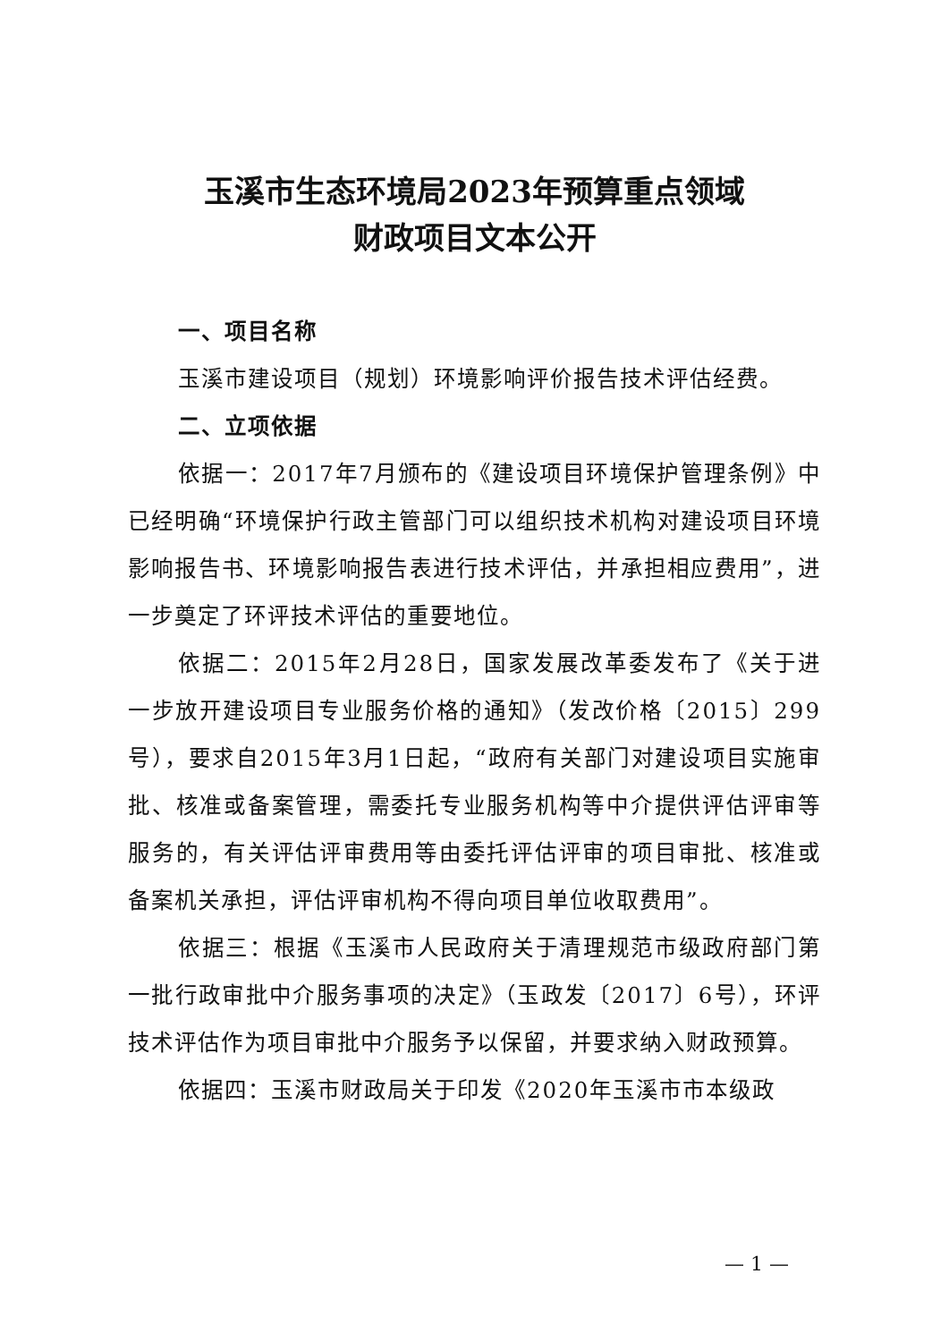玉溪市生态环境局2023年预算重点领域
财政项目文本公开
一、项目名称
玉溪市建设项目（规划）环境影响评价报告技术评估经费。
二、立项依据
依据一：2017年7月颁布的《建设项目环境保护管理条例》中已经明确“环境保护行政主管部门可以组织技术机构对建设项目环境影响报告书、环境影响报告表进行技术评估，并承担相应费用”，进一步奠定了环评技术评估的重要地位。
依据二：2015年2月28日，国家发展改革委发布了《关于进一步放开建设项目专业服务价格的通知》（发改价格〔2015〕299号），要求自2015年3月1日起，“政府有关部门对建设项目实施审批、核准或备案管理，需委托专业服务机构等中介提供评估评审等服务的，有关评估评审费用等由委托评估评审的项目审批、核准或备案机关承担，评估评审机构不得向项目单位收取费用”。
依据三：根据《玉溪市人民政府关于清理规范市级政府部门第一批行政审批中介服务事项的决定》（玉政发〔2017〕6号），环评技术评估作为项目审批中介服务予以保留，并要求纳入财政预算。
依据四：玉溪市财政局关于印发《2020年玉溪市市本级政
— 1 —